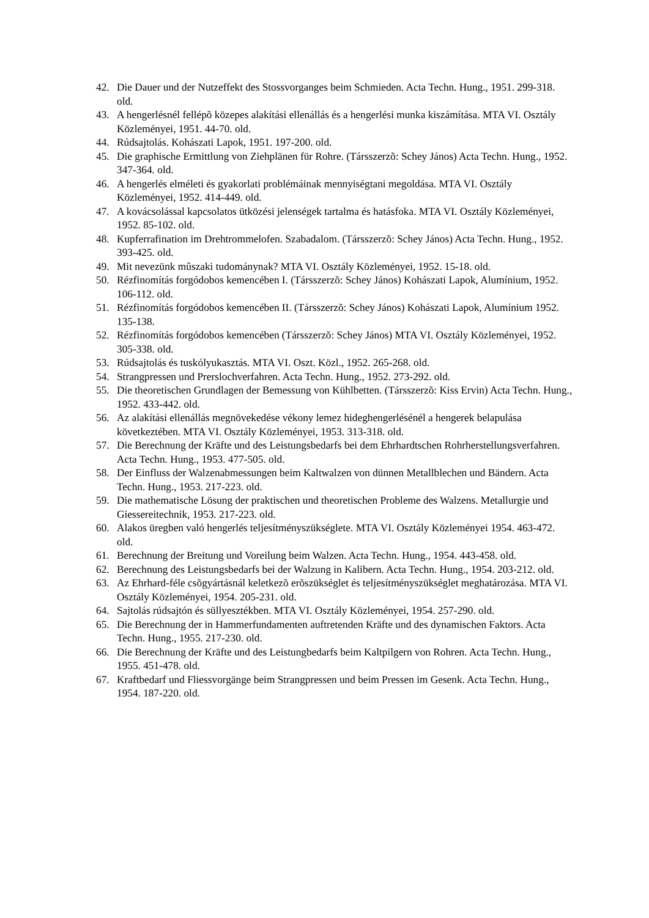42. Die Dauer und der Nutzeffekt des Stossvorganges beim Schmieden. Acta Techn. Hung., 1951. 299-318. old.
43. A hengerlésnél fellépõ közepes alakítási ellenállás és a hengerlési munka kiszámítása. MTA VI. Osztály Közleményei, 1951. 44-70. old.
44. Rúdsajtolás. Kohászati Lapok, 1951. 197-200. old.
45. Die graphische Ermittlung von Ziehplänen für Rohre. (Társszerzõ: Schey János) Acta Techn. Hung., 1952. 347-364. old.
46. A hengerlés elméleti és gyakorlati problémáinak mennyiségtani megoldása. MTA VI. Osztály Közleményei, 1952. 414-449. old.
47. A kovácsolással kapcsolatos ütközési jelenségek tartalma és hatásfoka. MTA VI. Osztály Közleményei, 1952. 85-102. old.
48. Kupferrafination im Drehtrommelofen. Szabadalom. (Társszerzõ: Schey János) Acta Techn. Hung., 1952. 393-425. old.
49. Mit nevezünk mûszaki tudománynak? MTA VI. Osztály Közleményei, 1952. 15-18. old.
50. Rézfinomítás forgódobos kemencében I. (Társszerzõ: Schey János) Kohászati Lapok, Alumínium, 1952. 106-112. old.
51. Rézfinomítás forgódobos kemencében II. (Társszerzõ: Schey János) Kohászati Lapok, Alumínium 1952. 135-138.
52. Rézfinomítás forgódobos kemencében (Társszerzõ: Schey János) MTA VI. Osztály Közleményei, 1952. 305-338. old.
53. Rúdsajtolás és tuskólyukasztás. MTA VI. Oszt. Közl., 1952. 265-268. old.
54. Strangpressen und Prerslochverfahren. Acta Techn. Hung., 1952. 273-292. old.
55. Die theoretischen Grundlagen der Bemessung von Kühlbetten. (Társszerzõ: Kiss Ervin) Acta Techn. Hung., 1952. 433-442. old.
56. Az alakítási ellenállás megnövekedése vékony lemez hideghengerlésénél a hengerek belapulása következtében. MTA VI. Osztály Közleményei, 1953. 313-318. old.
57. Die Berechnung der Kräfte und des Leistungsbedarfs bei dem Ehrhardtschen Rohrherstellungsverfahren. Acta Techn. Hung., 1953. 477-505. old.
58. Der Einfluss der Walzenabmessungen beim Kaltwalzen von dünnen Metallblechen und Bändern. Acta Techn. Hung., 1953. 217-223. old.
59. Die mathematische Lösung der praktischen und theoretischen Probleme des Walzens. Metallurgie und Giessereitechnik, 1953. 217-223. old.
60. Alakos üregben való hengerlés teljesítményszükséglete. MTA VI. Osztály Közleményei 1954. 463-472. old.
61. Berechnung der Breitung und Voreilung beim Walzen. Acta Techn. Hung., 1954. 443-458. old.
62. Berechnung des Leistungsbedarfs bei der Walzung in Kalibern. Acta Techn. Hung., 1954. 203-212. old.
63. Az Ehrhard-féle csõgyártásnál keletkezõ erõszükséglet és teljesítményszükséglet meghatározása. MTA VI. Osztály Közleményei, 1954. 205-231. old.
64. Sajtolás rúdsajtón és süllyesztékben. MTA VI. Osztály Közleményei, 1954. 257-290. old.
65. Die Berechnung der in Hammerfundamenten auftretenden Kräfte und des dynamischen Faktors. Acta Techn. Hung., 1955. 217-230. old.
66. Die Berechnung der Kräfte und des Leistungbedarfs beim Kaltpilgern von Rohren. Acta Techn. Hung., 1955. 451-478. old.
67. Kraftbedarf und Fliessvorgänge beim Strangpressen und beim Pressen im Gesenk. Acta Techn. Hung., 1954. 187-220. old.